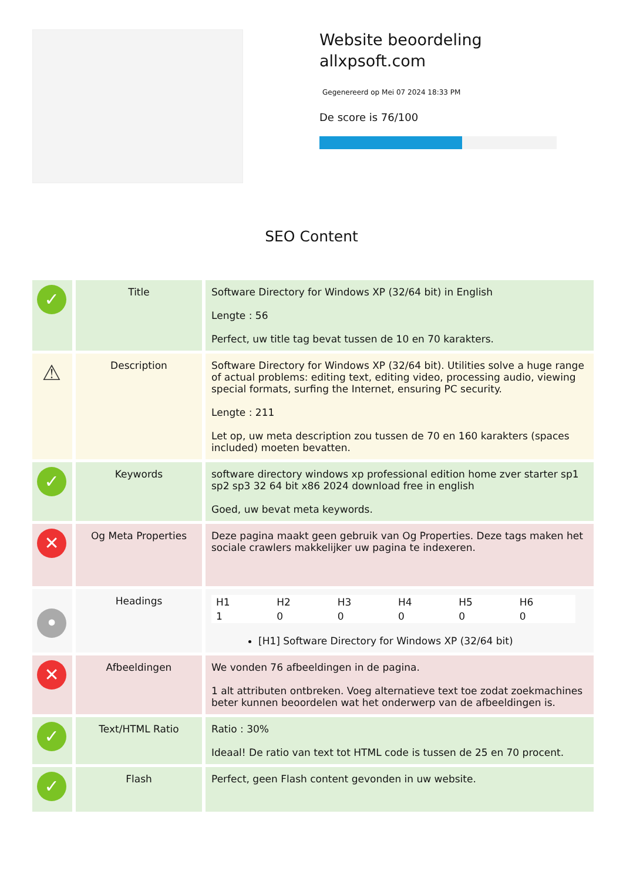Website beoordeling
allxpsoft.com
Gegenereerd op Mei 07 2024 18:33 PM
De score is 76/100
SEO Content
| ✓ | Title | Software Directory for Windows XP (32/64 bit) in English Lengte : 56 Perfect, uw title tag bevat tussen de 10 en 70 karakters. |
| ⚠ | Description | Software Directory for Windows XP (32/64 bit). Utilities solve a huge range of actual problems: editing text, editing video, processing audio, viewing special formats, surfing the Internet, ensuring PC security. Lengte : 211 Let op, uw meta description zou tussen de 70 en 160 karakters (spaces included) moeten bevatten. |
| ✓ | Keywords | software directory windows xp professional edition home zver starter sp1 sp2 sp3 32 64 bit x86 2024 download free in english Goed, uw bevat meta keywords. |
| ✕ | Og Meta Properties | Deze pagina maakt geen gebruik van Og Properties. Deze tags maken het sociale crawlers makkelijker uw pagina te indexeren. |
| • | Headings | / H1 / H2 / H3 / H4 / H5 / H6 / / 1 / 0 / 0 / 0 / 0 / 0 / [H1] Software Directory for Windows XP (32/64 bit) |
| ✕ | Afbeeldingen | We vonden 76 afbeeldingen in de pagina. 1 alt attributen ontbreken. Voeg alternatieve text toe zodat zoekmachines beter kunnen beoordelen wat het onderwerp van de afbeeldingen is. |
| ✓ | Text/HTML Ratio | Ratio : 30% Ideaal! De ratio van text tot HTML code is tussen de 25 en 70 procent. |
| ✓ | Flash | Perfect, geen Flash content gevonden in uw website. |